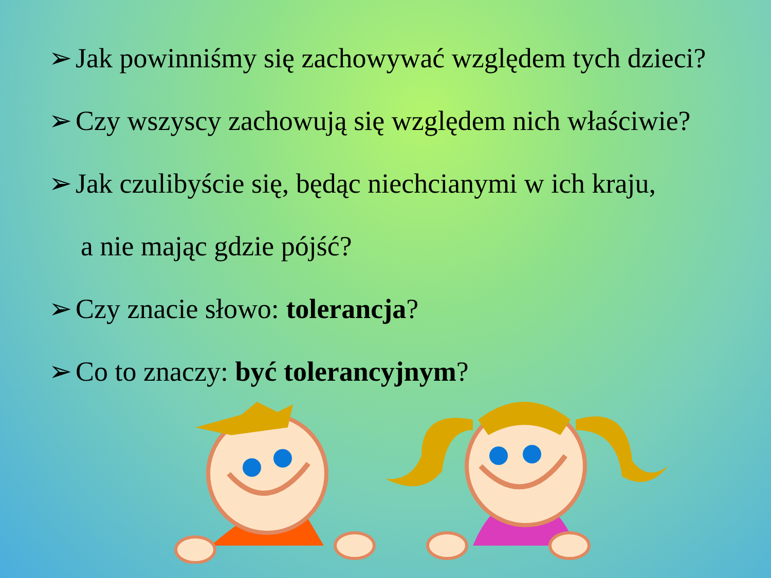➢ Jak powinniśmy się zachowywać względem tych dzieci?
➢ Czy wszyscy zachowują się względem nich właściwie?
➢ Jak czulibyście się, będąc niechcianymi w ich kraju,
a nie mając gdzie pójść?
➢ Czy znacie słowo: tolerancja?
➢ Co to znaczy: być tolerancyjnym?